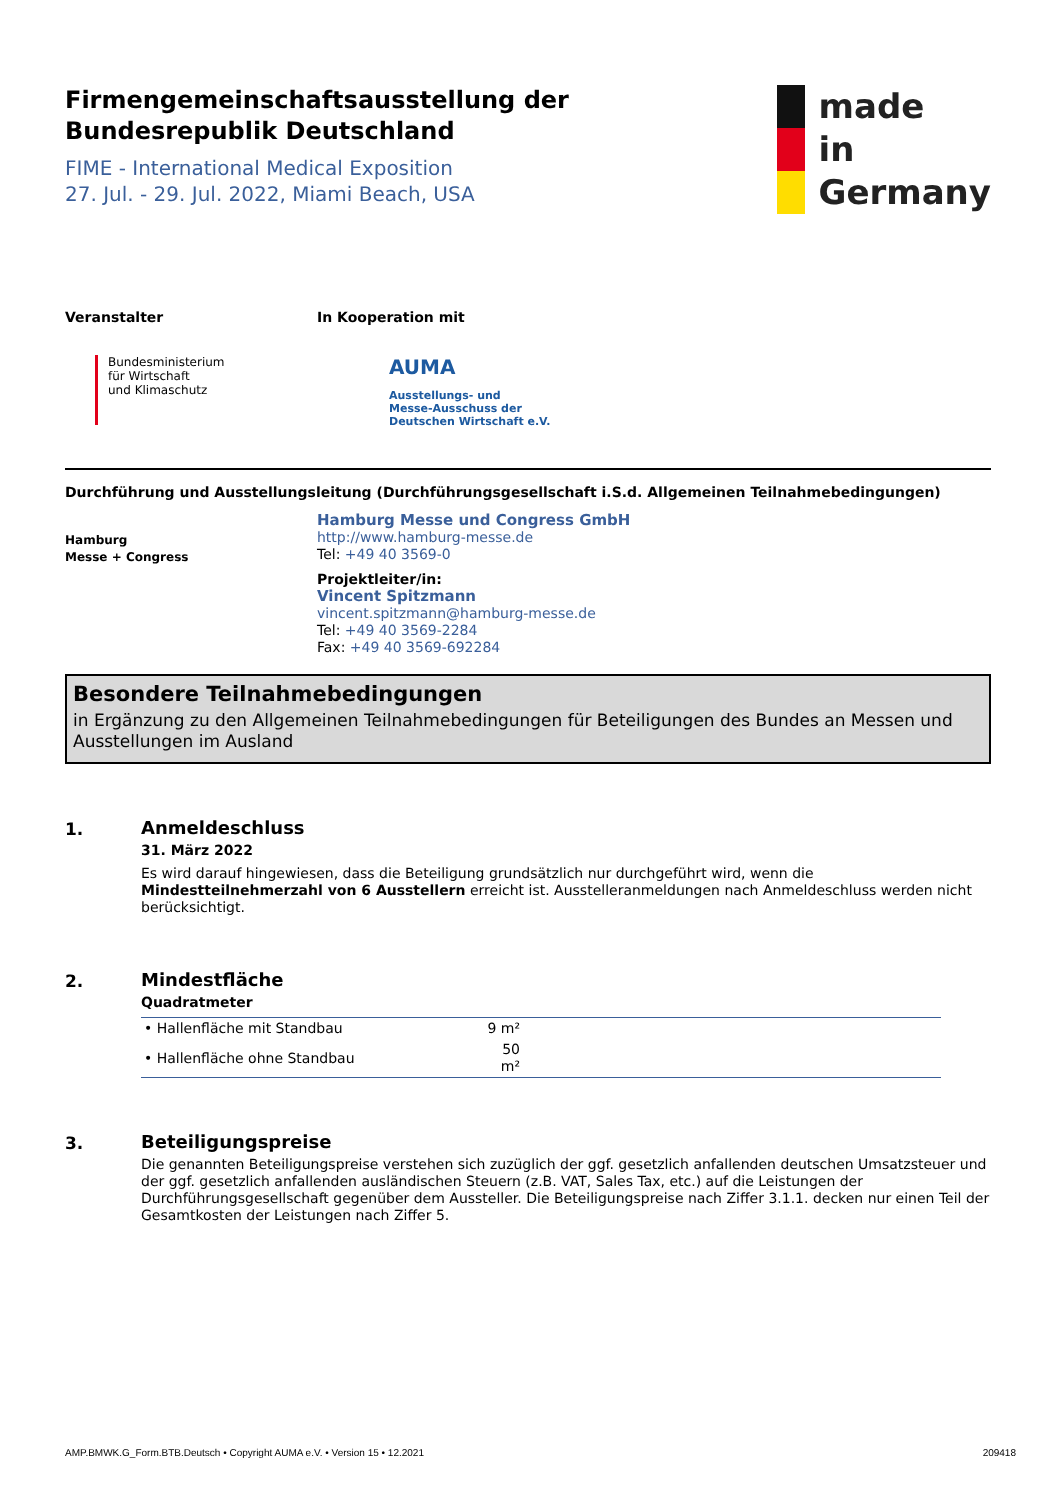Firmengemeinschaftsausstellung der
Bundesrepublik Deutschland
FIME - International Medical Exposition
27. Jul. - 29. Jul. 2022, Miami Beach, USA
made
in
Germany
Veranstalter
Bundesministerium
für Wirtschaft
und Klimaschutz
In Kooperation mit
AUMA
Ausstellungs- und
Messe-Ausschuss der
Deutschen Wirtschaft e.V.
Durchführung und Ausstellungsleitung (Durchführungsgesellschaft i.S.d. Allgemeinen Teilnahmebedingungen)
Hamburg
Messe + Congress
Hamburg Messe und Congress GmbH
http://www.hamburg-messe.de
Tel: +49 40 3569-0
Projektleiter/in:
Vincent Spitzmann
vincent.spitzmann@hamburg-messe.de
Tel: +49 40 3569-2284
Fax: +49 40 3569-692284
Besondere Teilnahmebedingungen
in Ergänzung zu den Allgemeinen Teilnahmebedingungen für Beteiligungen des Bundes an Messen und Ausstellungen im Ausland
1.
Anmeldeschluss
31. März 2022
Es wird darauf hingewiesen, dass die Beteiligung grundsätzlich nur durchgeführt wird, wenn die Mindestteilnehmerzahl von 6 Ausstellern erreicht ist. Ausstelleranmeldungen nach Anmeldeschluss werden nicht berücksichtigt.
2.
Mindestfläche
Quadratmeter
| • Hallenfläche mit Standbau | 9 m² | |
| • Hallenfläche ohne Standbau | 50 m² | |
3.
Beteiligungspreise
Die genannten Beteiligungspreise verstehen sich zuzüglich der ggf. gesetzlich anfallenden deutschen Umsatzsteuer und der ggf. gesetzlich anfallenden ausländischen Steuern (z.B. VAT, Sales Tax, etc.) auf die Leistungen der Durchführungsgesellschaft gegenüber dem Aussteller. Die Beteiligungspreise nach Ziffer 3.1.1. decken nur einen Teil der Gesamtkosten der Leistungen nach Ziffer 5.
AMP.BMWK.G_Form.BTB.Deutsch • Copyright AUMA e.V. • Version 15 • 12.2021 209418